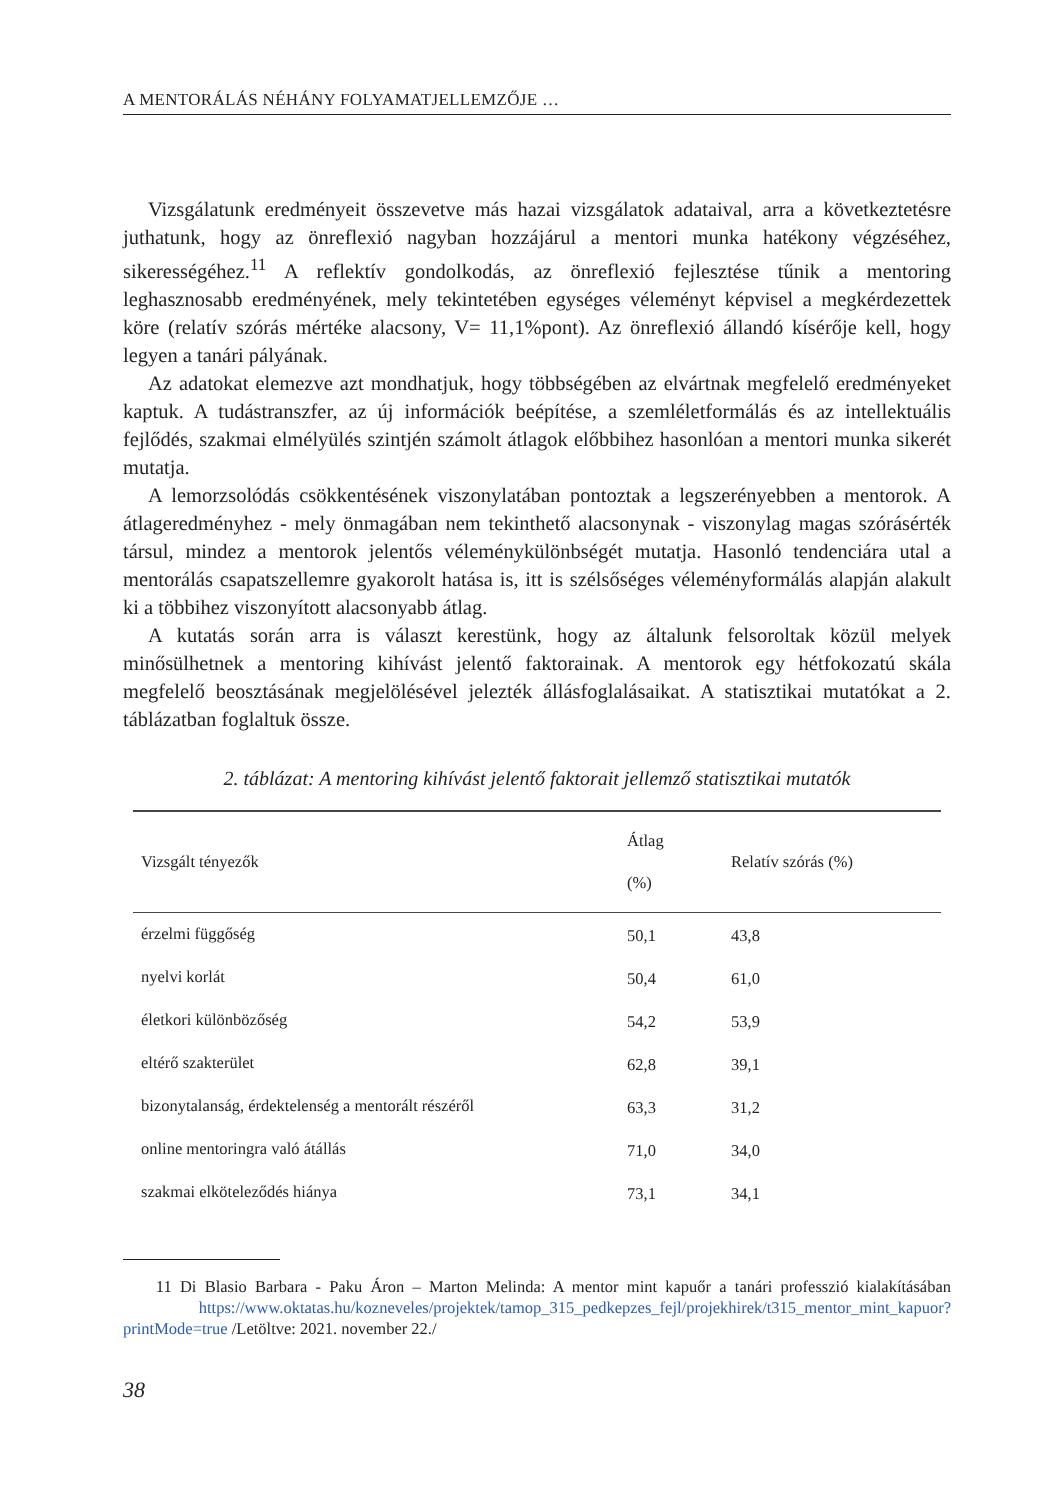A MENTORÁLÁS NÉHÁNY FOLYAMATJELLEMZŐJE …
Vizsgálatunk eredményeit összevetve más hazai vizsgálatok adataival, arra a következtetésre juthatunk, hogy az önreflexió nagyban hozzájárul a mentori munka hatékony végzéséhez, sikerességéhez.<sup>11</sup> A reflektív gondolkodás, az önreflexió fejlesztése tűnik a mentoring leghasznosabb eredményének, mely tekintetében egységes véleményt képvisel a megkérdezettek köre (relatív szórás mértéke alacsony, V= 11,1%pont). Az önreflexió állandó kísérője kell, hogy legyen a tanári pályának.
Az adatokat elemezve azt mondhatjuk, hogy többségében az elvártnak megfelelő eredményeket kaptuk. A tudástranszfer, az új információk beépítése, a szemléletformálás és az intellektuális fejlődés, szakmai elmélyülés szintjén számolt átlagok előbbihez hasonlóan a mentori munka sikerét mutatja.
A lemorzsolódás csökkentésének viszonylatában pontoztak a legszerényebben a mentorok. A átlageredményhez - mely önmagában nem tekinthető alacsonynak - viszonylag magas szórásérték társul, mindez a mentorok jelentős véleménykülönbségét mutatja. Hasonló tendenciára utal a mentorálás csapatszellemre gyakorolt hatása is, itt is szélsőséges véleményformálás alapján alakult ki a többihez viszonyított alacsonyabb átlag.
A kutatás során arra is választ kerestünk, hogy az általunk felsoroltak közül melyek minősülhetnek a mentoring kihívást jelentő faktorainak. A mentorok egy hétfokozatú skála megfelelő beosztásának megjelölésével jelezték állásfoglalásaikat. A statisztikai mutatókat a 2. táblázatban foglaltuk össze.
2. táblázat: A mentoring kihívást jelentő faktorait jellemző statisztikai mutatók
| Vizsgált tényezők | Átlag (%) | Relatív szórás (%) |
| --- | --- | --- |
| érzelmi függőség | 50,1 | 43,8 |
| nyelvi korlát | 50,4 | 61,0 |
| életkori különbözőség | 54,2 | 53,9 |
| eltérő szakterület | 62,8 | 39,1 |
| bizonytalanság, érdektelenség a mentorált részéről | 63,3 | 31,2 |
| online mentoringra való átállás | 71,0 | 34,0 |
| szakmai elköteleződés hiánya | 73,1 | 34,1 |
11 Di Blasio Barbara - Paku Áron – Marton Melinda: A mentor mint kapuőr a tanári professzió kialakításában https://www.oktatas.hu/kozneveles/projektek/tamop_315_pedkepzes_fejl/projekhirek/t315_mentor_mint_kapuor?printMode=true /Letöltve: 2021. november 22./
38